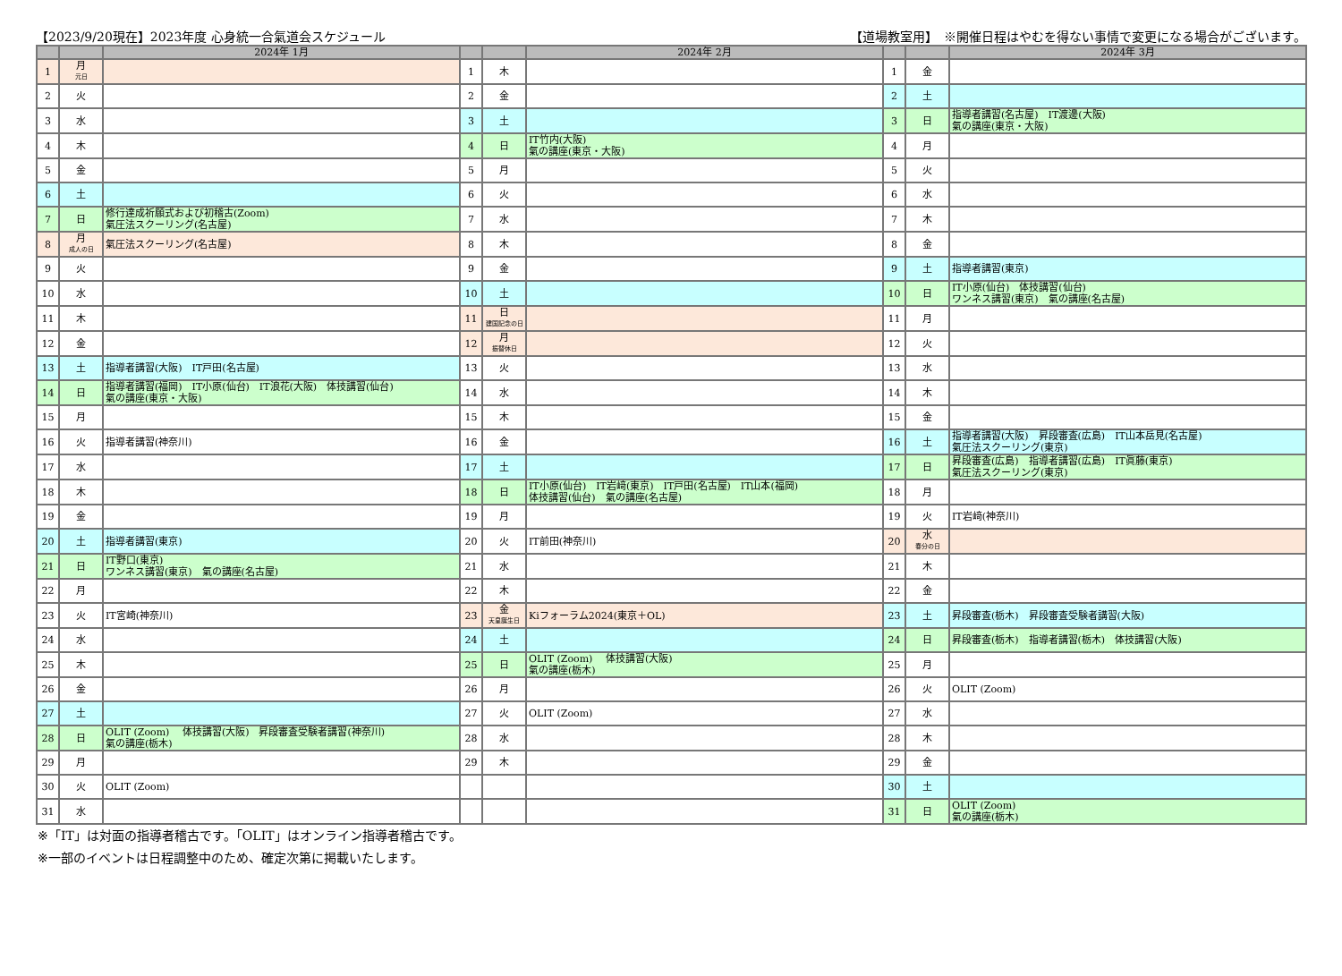【2023/9/20現在】2023年度 心身統一合氣道会スケジュール 【道場教室用】　※開催日程はやむを得ない事情で変更になる場合がございます。
| | | 2024年 1月 | | | 2024年 2月 | | | 2024年 3月 |
| --- | --- | --- | --- | --- | --- | --- | --- | --- |
| 1 | 月 元日 | | 1 | 木 | | 1 | 金 | |
| 2 | 火 | | 2 | 金 | | 2 | 土 | |
| 3 | 水 | | 3 | 土 | | 3 | 日 | 指導者講習(名古屋) IT渡邊(大阪) 氣の講座(東京・大阪) |
| 4 | 木 | | 4 | 日 | IT竹内(大阪) 氣の講座(東京・大阪) | 4 | 月 | |
| 5 | 金 | | 5 | 月 | | 5 | 火 | |
| 6 | 土 | | 6 | 火 | | 6 | 水 | |
| 7 | 日 | 修行達成祈願式および初稽古(Zoom) 氣圧法スクーリング(名古屋) | 7 | 水 | | 7 | 木 | |
| 8 | 月 成人の日 | 氣圧法スクーリング(名古屋) | 8 | 木 | | 8 | 金 | |
| 9 | 火 | | 9 | 金 | | 9 | 土 | 指導者講習(東京) |
| 10 | 水 | | 10 | 土 | | 10 | 日 | IT小原(仙台) 体技講習(仙台) ワンネス講習(東京) 氣の講座(名古屋) |
| 11 | 木 | | 11 | 日 建国記念の日 | | 11 | 月 | |
| 12 | 金 | | 12 | 月 振替休日 | | 12 | 火 | |
| 13 | 土 | 指導者講習(大阪) IT戸田(名古屋) | 13 | 火 | | 13 | 水 | |
| 14 | 日 | 指導者講習(福岡) IT小原(仙台) IT浪花(大阪) 体技講習(仙台) 氣の講座(東京・大阪) | 14 | 水 | | 14 | 木 | |
| 15 | 月 | | 15 | 木 | | 15 | 金 | |
| 16 | 火 | 指導者講習(神奈川) | 16 | 金 | | 16 | 土 | 指導者講習(大阪) 昇段審査(広島) IT山本岳見(名古屋) 氣圧法スクーリング(東京) |
| 17 | 水 | | 17 | 土 | | 17 | 日 | 昇段審査(広島) 指導者講習(広島) IT眞藤(東京) 氣圧法スクーリング(東京) |
| 18 | 木 | | 18 | 日 | IT小原(仙台) IT岩﨑(東京) IT戸田(名古屋) IT山本(福岡) 体技講習(仙台) 氣の講座(名古屋) | 18 | 月 | |
| 19 | 金 | | 19 | 月 | | 19 | 火 | IT岩﨑(神奈川) |
| 20 | 土 | 指導者講習(東京) | 20 | 火 | IT前田(神奈川) | 20 | 水 春分の日 | |
| 21 | 日 | IT野口(東京) ワンネス講習(東京) 氣の講座(名古屋) | 21 | 水 | | 21 | 木 | |
| 22 | 月 | | 22 | 木 | | 22 | 金 | |
| 23 | 火 | IT宮崎(神奈川) | 23 | 金 天皇誕生日 | Kiフォーラム2024(東京＋OL) | 23 | 土 | 昇段審査(栃木) 昇段審査受験者講習(大阪) |
| 24 | 水 | | 24 | 土 | | 24 | 日 | 昇段審査(栃木) 指導者講習(栃木) 体技講習(大阪) |
| 25 | 木 | | 25 | 日 | OLIT (Zoom) 体技講習(大阪) 氣の講座(栃木) | 25 | 月 | |
| 26 | 金 | | 26 | 月 | | 26 | 火 | OLIT (Zoom) |
| 27 | 土 | | 27 | 火 | OLIT (Zoom) | 27 | 水 | |
| 28 | 日 | OLIT (Zoom) 体技講習(大阪) 昇段審査受験者講習(神奈川) 氣の講座(栃木) | 28 | 水 | | 28 | 木 | |
| 29 | 月 | | 29 | 木 | | 29 | 金 | |
| 30 | 火 | OLIT (Zoom) | | | | 30 | 土 | |
| 31 | 水 | | | | | 31 | 日 | OLIT (Zoom) 氣の講座(栃木) |
※「IT」は対面の指導者稽古です。「OLIT」はオンライン指導者稽古です。
※一部のイベントは日程調整中のため、確定次第に掲載いたします。